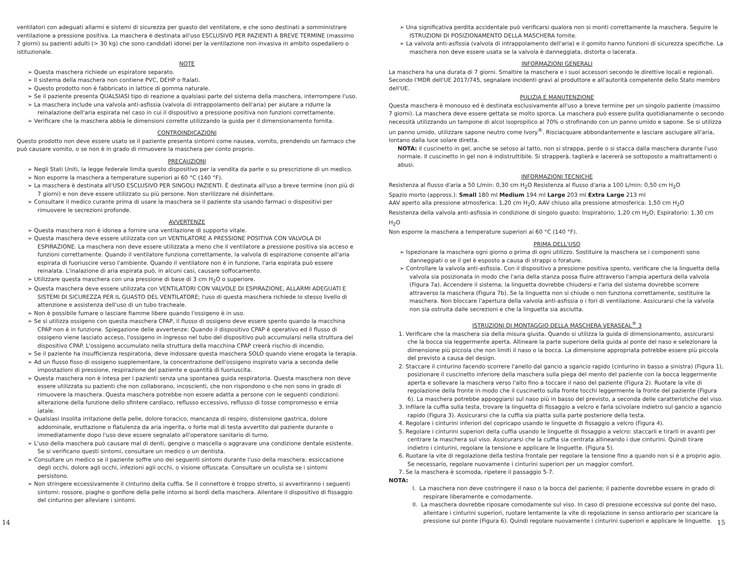ventilatori con adeguati allarmi e sistemi di sicurezza per guasto del ventilatore, e che sono destinati a somministrare ventilazione a pressione positiva. La maschera è destinata all'uso ESCLUSIVO PER PAZIENTI A BREVE TERMINE (massimo 7 giorni) su pazienti adulti (> 30 kg) che sono candidati idonei per la ventilazione non invasiva in ambito ospedaliero o istituzionale.
NOTE
➢ Questa maschera richiede un espiratore separato.
➢ Il sistema della maschera non contiene PVC, DEHP o ftalati.
➢ Questo prodotto non è fabbricato in lattice di gomma naturale.
➢ Se il paziente presenta QUALSIASI tipo di reazione a qualsiasi parte del sistema della maschera, interrompere l'uso.
➢ La maschera include una valvola anti-asfissia (valvola di intrappolamento dell'aria) per aiutare a ridurre la reinalazione dell'aria espirata nel caso in cui il dispositivo a pressione positiva non funzioni correttamente.
➢ Verificare che la maschera abbia le dimensioni corrette utilizzando la guida per il dimensionamento fornita.
CONTROINDICAZIONI
Questo prodotto non deve essere usato se il paziente presenta sintomi come nausea, vomito, prendendo un farmaco che può causare vomito, o se non è in grado di rimuovere la maschera per conto proprio.
PRECAUZIONI
➢ Negli Stati Uniti, la legge federale limita questo dispositivo per la vendita da parte o su prescrizione di un medico.
➢ Non esporre la maschera a temperature superiori ai 60 °C (140 °F).
➢ La maschera è destinata all'USO ESCLUSIVO PER SINGOLI PAZIENTI. È destinata all'uso a breve termine (non più di 7 giorni) e non deve essere utilizzato su più persone. Non sterilizzare né disinfettare.
➢ Consultare il medico curante prima di usare la maschera se il paziente sta usando farmaci o dispositivi per rimuovere le secrezioni profonde.
AVVERTENZE
➢ Questa maschera non è idonea a fornire una ventilazione di supporto vitale.
➢ Questa maschera deve essere utilizzata con un VENTILATORE A PRESSIONE POSITIVA CON VALVOLA DI ESPIRAZIONE. La maschera non deve essere utilizzata a meno che il ventilatore a pressione positiva sia acceso e funzioni correttamente. Quando il ventilatore funziona correttamente, la valvola di espirazione consente all'aria espirata di fuoriuscire verso l'ambiente. Quando il ventilatore non è in funzione, l'aria espirata può essere reinalata. L'inalazione di aria espirata può, in alcuni casi, causare soffocamento.
➢ Utilizzare questa maschera con una pressione di base di 3 cm H<sub>2</sub>O o superiore.
➢ Questa maschera deve essere utilizzata con VENTILATORI CON VALVOLE DI ESPIRAZIONE, ALLARMI ADEGUATI E SISTEMI DI SICUREZZA PER IL GUASTO DEL VENTILATORE; l'uso di questa maschera richiede lo stesso livello di attenzione e assistenza dell'uso di un tubo tracheale.
➢ Non è possibile fumare o lasciare fiamme libere quando l'ossigeno è in uso.
➢ Se si utilizza ossigeno con questa maschera CPAP, il flusso di ossigeno deve essere spento quando la macchina CPAP non è in funzione. Spiegazione delle avvertenze: Quando il dispositivo CPAP è operativo ed il flusso di ossigeno viene lasciato acceso, l'ossigeno in ingresso nel tubo del dispositivo può accumularsi nella struttura del dispositivo CPAP. L'ossigeno accumulato nella struttura della macchina CPAP creerà rischio di incendio.
➢ Se il paziente ha insufficienza respiratoria, deve indossare questa maschera SOLO quando viene erogata la terapia.
➢ Ad un flusso fisso di ossigeno supplementare, la concentrazione dell'ossigeno inspirato varia a seconda delle impostazioni di pressione, respirazione del paziente e quantità di fuoriuscita.
➢ Questa maschera non è intesa per i pazienti senza una spontanea guida respiratoria. Questa maschera non deve essere utilizzata su pazienti che non collaborano, incoscienti, che non rispondono o che non sono in grado di rimuovere la maschera. Questa maschera potrebbe non essere adatta a persone con le seguenti condizioni: alterazione della funzione dello sfintere cardiaco, reflusso eccessivo, reflusso di tosse compromesso e ernia iatale.
➢ Qualsiasi insolita irritazione della pelle, dolore toracico, mancanza di respiro, distensione gastrica, dolore addominale, eruttazione o flatulenza da aria ingerita, o forte mal di testa avvertito dal paziente durante o immediatamente dopo l'uso deve essere segnalato all'operatore sanitario di turno.
➢ L'uso della maschera può causare mal di denti, gengive o mascella o aggravare una condizione dentale esistente. Se si verificano questi sintomi, consultare un medico o un dentista.
➢ Consultare un medico se il paziente soffre uno dei seguenti sintomi durante l'uso della maschera: essiccazione degli occhi, dolore agli occhi, infezioni agli occhi, o visione offuscata. Consultare un oculista se i sintomi persistono.
➢ Non stringere eccessivamente il cinturino della cuffia. Se il connettore è troppo stretto, si avvertiranno i seguenti sintomi: rossore, piaghe o gonfiore della pelle intorno ai bordi della maschera. Allentare il dispositivo di fissaggio del cinturino per alleviare i sintomi.
➢ Una significativa perdita accidentale può verificarsi qualora non si monti correttamente la maschera. Seguire le ISTRUZIONI DI POSIZIONAMENTO DELLA MASCHERA fornite.
➢ La valvola anti-asfissia (valvola di intrappolamento dell'aria) e il gomito hanno funzioni di sicurezza specifiche. La maschera non deve essere usata se la valvola è danneggiata, distorta o lacerata.
INFORMAZIONI GENERALI
La maschera ha una durata di 7 giorni. Smaltire la maschera e i suoi accessori secondo le direttive locali e regionali. Secondo l'MDR dell'UE 2017/745, segnalare incidenti gravi al produttore e all'autorità competente dello Stato membro dell'UE.
PULIZIA E MANUTENZIONE
Questa maschera è monouso ed è destinata esclusivamente all'uso a breve termine per un singolo paziente (massimo 7 giorni). La maschera deve essere gettata se molto sporca. La maschera può essere pulita quotidianamente o secondo necessità utilizzando un tampone di alcol isopropilico al 70% o strofinando con un panno umido e sapone. Se si utilizza un panno umido, utilizzare sapone neutro come Ivory<sup>®</sup>. Risciacquare abbondantemente e lasciare asciugare all'aria, lontano dalla luce solare diretta.
NOTA: il cuscinetto in gel, anche se setoso al tatto, non si strappa, perde o si stacca dalla maschera durante l'uso normale. Il cuscinetto in gel non è indistruttibile. Si strapperà, taglierà e lacererà se sottoposto a maltrattamenti o abusi.
INFORMAZIONI TECNICHE
Resistenza al flusso d'aria a 50 L/min: 0,30 cm H<sub>2</sub>O Resistenza al flusso d'aria a 100 L/min: 0,50 cm H<sub>2</sub>O
Spazio morto (appross.): Small 180 ml Medium 194 ml Large 203 ml Extra Large 213 ml
AAV aperto alla pressione atmosferica: 1,20 cm H<sub>2</sub>O, AAV chiuso alla pressione atmosferica: 1,50 cm H<sub>2</sub>O
Resistenza della valvola anti-asfissia in condizione di singolo guasto: Inspiratorio; 1,20 cm H<sub>2</sub>O; Espiratorio: 1,30 cm H<sub>2</sub>O
Non esporre la maschera a temperature superiori ai 60 °C (140 °F).
PRIMA DELL'USO
➢ Ispezionare la maschera ogni giorno o prima di ogni utilizzo. Sostituire la maschera se i componenti sono danneggiati o se il gel è esposto a causa di strappi o forature.
➢ Controllare la valvola anti-asfissia. Con il dispositivo a pressione positiva spento, verificare che la linguetta della valvola sia posizionata in modo che l'aria della stanza possa fluire attraverso l'ampia apertura della valvola (Figura 7a). Accendere il sistema; la linguetta dovrebbe chiudersi e l'aria del sistema dovrebbe scorrere attraverso la maschera (Figura 7b). Se la linguetta non si chiude o non funziona correttamente, sostituire la maschera. Non bloccare l'apertura della valvola anti-asfissia o i fori di ventilazione. Assicurarsi che la valvola non sia ostruita dalle secrezioni e che la linguetta sia asciutta.
ISTRUZIONI DI MONTAGGIO DELLA MASCHERA VERASEAL<sup>®</sup> 3
1. Verificare che la maschera sia della misura giusta. Quando si utilizza la guida di dimensionamento, assicurarsi che la bocca sia leggermente aperta. Allineare la parte superiore della guida al ponte del naso e selezionare la dimensione più piccola che non limiti il naso o la bocca. La dimensione appropriata potrebbe essere più piccola del previsto a causa del design.
2. Staccare il cinturino facendo scorrere l'anello dal gancio a sgancio rapido (cinturino in basso a sinistra) (Figura 1), posizionare il cuscinetto inferiore della maschera sulla piega del mento del paziente con la bocca leggermente aperta e sollevare la maschera verso l'alto fino a toccare il naso del paziente (Figura 2). Ruotare la vite di regolazione della fronte in modo che il cuscinetto sulla fronte tocchi leggermente la fronte del paziente (Figura 6). La maschera potrebbe appoggiarsi sul naso più in basso del previsto, a seconda delle caratteristiche del viso.
3. Infilare la cuffia sulla testa, trovare la linguetta di fissaggio a velcro e farla scivolare indietro sul gancio a sgancio rapido (Figura 3). Assicurarsi che la cuffia sia piatta sulla parte posteriore della testa.
4. Regolare i cinturini inferiori del copricapo usando le linguette di fissaggio a velcro (Figura 4).
5. Regolare i cinturini superiori della cuffia usando le linguette di fissaggio a velcro: staccarli e tirarli in avanti per centrare la maschera sul viso. Assicurarsi che la cuffia sia centrata allineando i due cinturini. Quindi tirare indietro i cinturini, regolare la tensione e applicare le linguette. (Figura 5).
6. Ruotare la vite di regolazione della testina frontale per regolare la tensione fino a quando non si è a proprio agio. Se necessario, regolare nuovamente i cinturini superiori per un maggior comfort.
7. Se la maschera è scomoda, ripetere il passaggio 5-7.
NOTA:
I. La maschera non deve costringere il naso o la bocca del paziente; il paziente dovrebbe essere in grado di respirare liberamente e comodamente.
II. La maschera dovrebbe riposare comodamente sul viso. In caso di pressione eccessiva sul ponte del naso, allentare i cinturini superiori, ruotare lentamente la vite di regolazione in senso antiorario per scaricare la pressione sul ponte (Figura 6). Quindi regolare nuovamente i cinturini superiori e applicare le linguette.
14 15